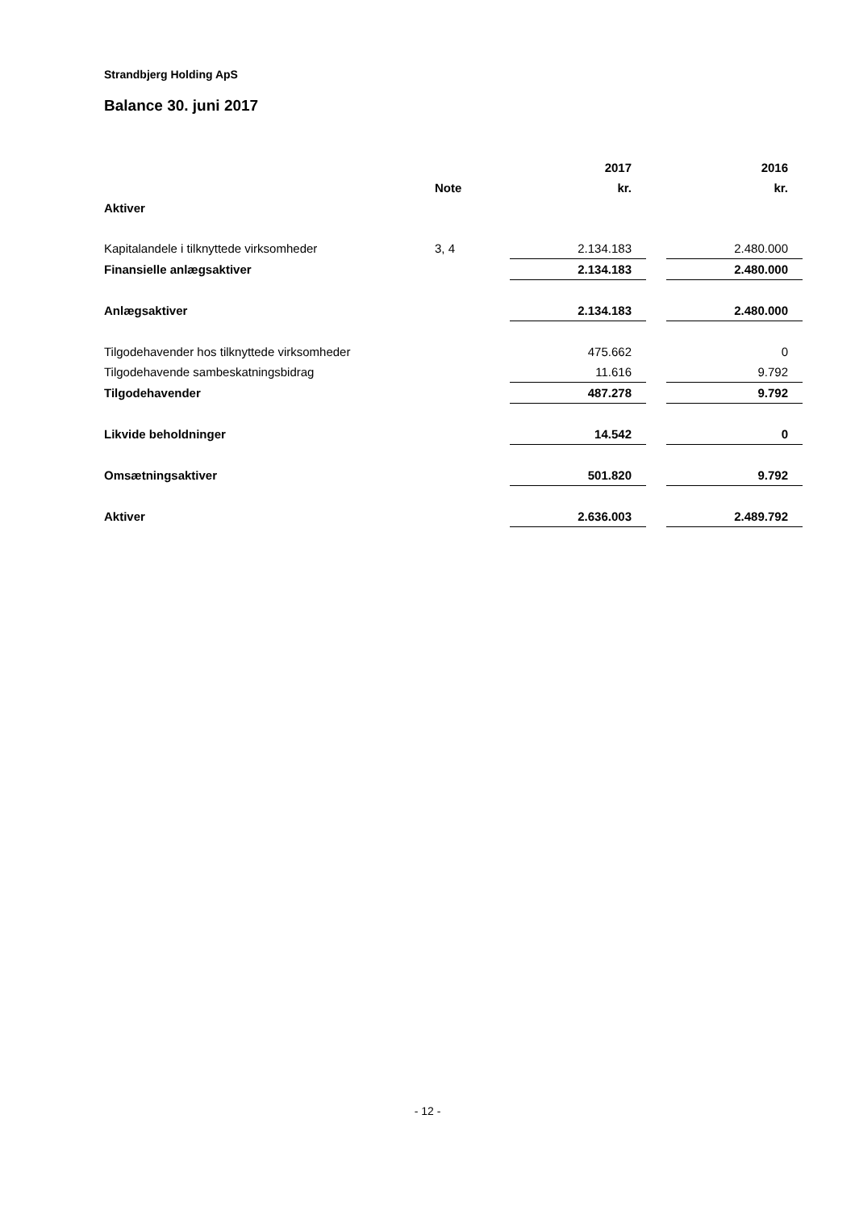Strandbjerg Holding ApS
Balance 30. juni 2017
| | | 2017 | | 2016 |
| --- | --- | --- | --- | --- |
| | Note | kr. | | kr. |
| Aktiver | | | | |
| Kapitalandele i tilknyttede virksomheder | 3, 4 | 2.134.183 | | 2.480.000 |
| Finansielle anlægsaktiver | | 2.134.183 | | 2.480.000 |
| Anlægsaktiver | | 2.134.183 | | 2.480.000 |
| Tilgodehavender hos tilknyttede virksomheder | | 475.662 | | 0 |
| Tilgodehavende sambeskatningsbidrag | | 11.616 | | 9.792 |
| Tilgodehavender | | 487.278 | | 9.792 |
| Likvide beholdninger | | 14.542 | | 0 |
| Omsætningsaktiver | | 501.820 | | 9.792 |
| Aktiver | | 2.636.003 | | 2.489.792 |
- 12 -